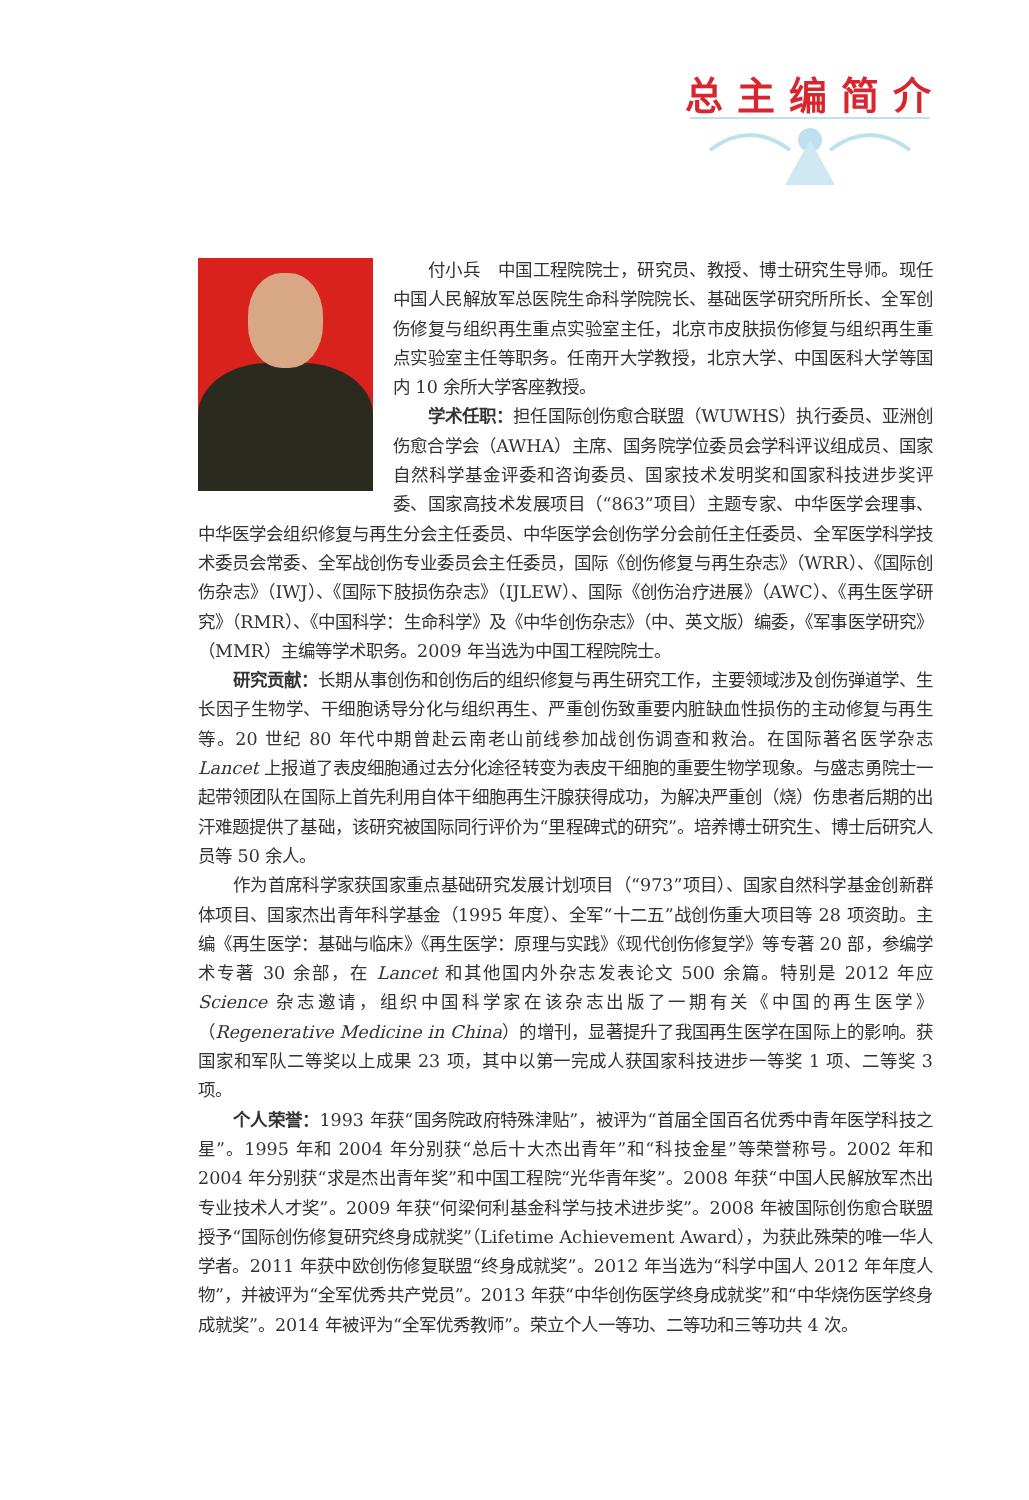总主编简介
付小兵　中国工程院院士，研究员、教授、博士研究生导师。现任中国人民解放军总医院生命科学院院长、基础医学研究所所长、全军创伤修复与组织再生重点实验室主任，北京市皮肤损伤修复与组织再生重点实验室主任等职务。任南开大学教授，北京大学、中国医科大学等国内 10 余所大学客座教授。
学术任职：担任国际创伤愈合联盟（WUWHS）执行委员、亚洲创伤愈合学会（AWHA）主席、国务院学位委员会学科评议组成员、国家自然科学基金评委和咨询委员、国家技术发明奖和国家科技进步奖评委、国家高技术发展项目（“863”项目）主题专家、中华医学会理事、中华医学会组织修复与再生分会主任委员、中华医学会创伤学分会前任主任委员、全军医学科学技术委员会常委、全军战创伤专业委员会主任委员，国际《创伤修复与再生杂志》（WRR）、《国际创伤杂志》（IWJ）、《国际下肢损伤杂志》（IJLEW）、国际《创伤治疗进展》（AWC）、《再生医学研究》（RMR）、《中国科学：生命科学》及《中华创伤杂志》（中、英文版）编委，《军事医学研究》（MMR）主编等学术职务。2009 年当选为中国工程院院士。
研究贡献：长期从事创伤和创伤后的组织修复与再生研究工作，主要领域涉及创伤弹道学、生长因子生物学、干细胞诱导分化与组织再生、严重创伤致重要内脏缺血性损伤的主动修复与再生等。20 世纪 80 年代中期曾赴云南老山前线参加战创伤调查和救治。在国际著名医学杂志 Lancet 上报道了表皮细胞通过去分化途径转变为表皮干细胞的重要生物学现象。与盛志勇院士一起带领团队在国际上首先利用自体干细胞再生汗腺获得成功，为解决严重创（烧）伤患者后期的出汗难题提供了基础，该研究被国际同行评价为“里程碑式的研究”。培养博士研究生、博士后研究人员等 50 余人。
作为首席科学家获国家重点基础研究发展计划项目（“973”项目）、国家自然科学基金创新群体项目、国家杰出青年科学基金（1995 年度）、全军“十二五”战创伤重大项目等 28 项资助。主编《再生医学：基础与临床》《再生医学：原理与实践》《现代创伤修复学》等专著 20 部，参编学术专著 30 余部，在 Lancet 和其他国内外杂志发表论文 500 余篇。特别是 2012 年应 Science 杂志邀请，组织中国科学家在该杂志出版了一期有关《中国的再生医学》（Regenerative Medicine in China）的增刊，显著提升了我国再生医学在国际上的影响。获国家和军队二等奖以上成果 23 项，其中以第一完成人获国家科技进步一等奖 1 项、二等奖 3 项。
个人荣誉：1993 年获“国务院政府特殊津贴”，被评为“首届全国百名优秀中青年医学科技之星”。1995 年和 2004 年分别获“总后十大杰出青年”和“科技金星”等荣誉称号。2002 年和 2004 年分别获“求是杰出青年奖”和中国工程院“光华青年奖”。2008 年获“中国人民解放军杰出专业技术人才奖”。2009 年获“何梁何利基金科学与技术进步奖”。2008 年被国际创伤愈合联盟授予“国际创伤修复研究终身成就奖”（Lifetime Achievement Award），为获此殊荣的唯一华人学者。2011 年获中欧创伤修复联盟“终身成就奖”。2012 年当选为“科学中国人 2012 年年度人物”，并被评为“全军优秀共产党员”。2013 年获“中华创伤医学终身成就奖”和“中华烧伤医学终身成就奖”。2014 年被评为“全军优秀教师”。荣立个人一等功、二等功和三等功共 4 次。